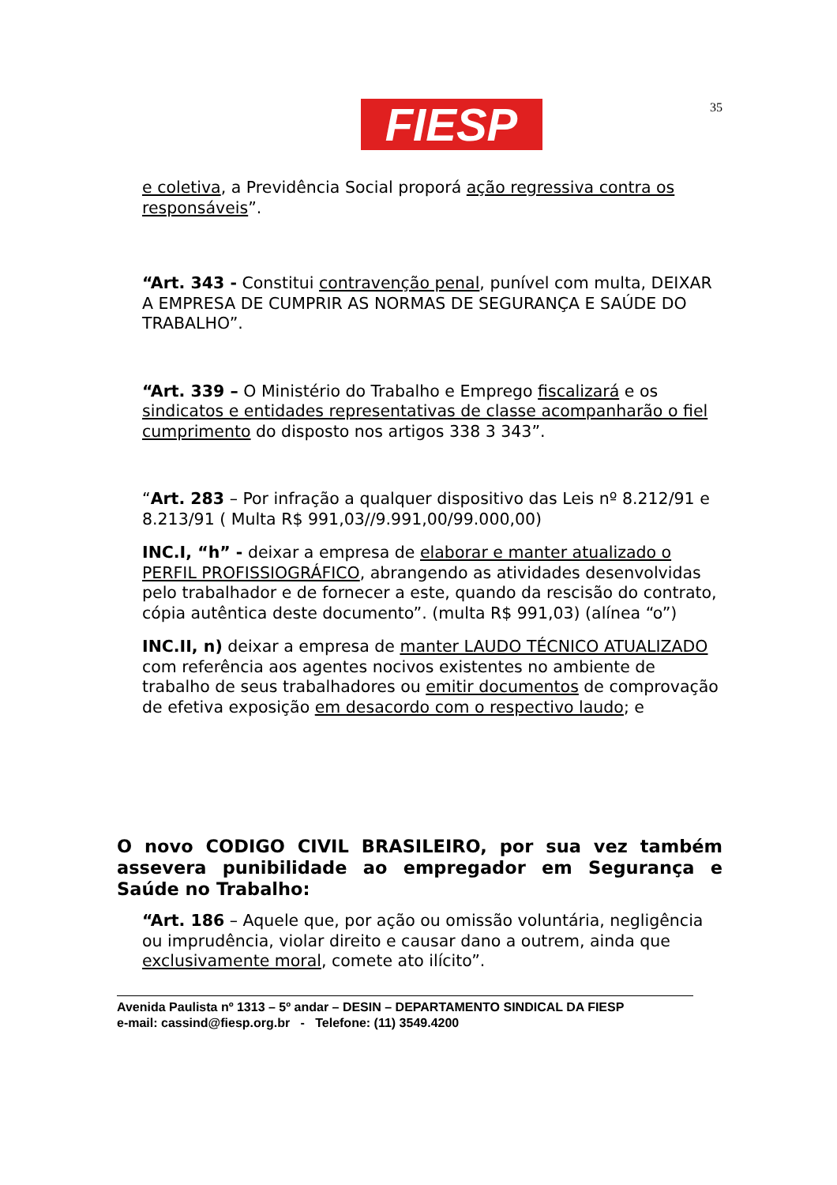FIESP
35
e coletiva, a Previdência Social proporá ação regressiva contra os responsáveis”.
“Art. 343 - Constitui contravenção penal, punível com multa, DEIXAR A EMPRESA DE CUMPRIR AS NORMAS DE SEGURANÇA E SAÚDE DO TRABALHO”.
“Art. 339 – O Ministério do Trabalho e Emprego fiscalizará e os sindicatos e entidades representativas de classe acompanharão o fiel cumprimento do disposto nos artigos 338 3 343”.
“Art. 283 – Por infração a qualquer dispositivo das Leis nº 8.212/91 e 8.213/91 ( Multa R$ 991,03//9.991,00/99.000,00)
INC.I, “h” - deixar a empresa de elaborar e manter atualizado o PERFIL PROFISSIOGRÁFICO, abrangendo as atividades desenvolvidas pelo trabalhador e de fornecer a este, quando da rescisão do contrato, cópia autêntica deste documento”. (multa R$ 991,03) (alínea “o”)
INC.II, n) deixar a empresa de manter LAUDO TÉCNICO ATUALIZADO com referência aos agentes nocivos existentes no ambiente de trabalho de seus trabalhadores ou emitir documentos de comprovação de efetiva exposição em desacordo com o respectivo laudo; e
O novo CODIGO CIVIL BRASILEIRO, por sua vez também assevera punibilidade ao empregador em Segurança e Saúde no Trabalho:
“Art. 186 – Aquele que, por ação ou omissão voluntária, negligência ou imprudência, violar direito e causar dano a outrem, ainda que exclusivamente moral, comete ato ilícito”.
Avenida Paulista nº 1313 – 5º andar – DESIN – DEPARTAMENTO SINDICAL DA FIESP
e-mail: cassind@fiesp.org.br - Telefone: (11) 3549.4200